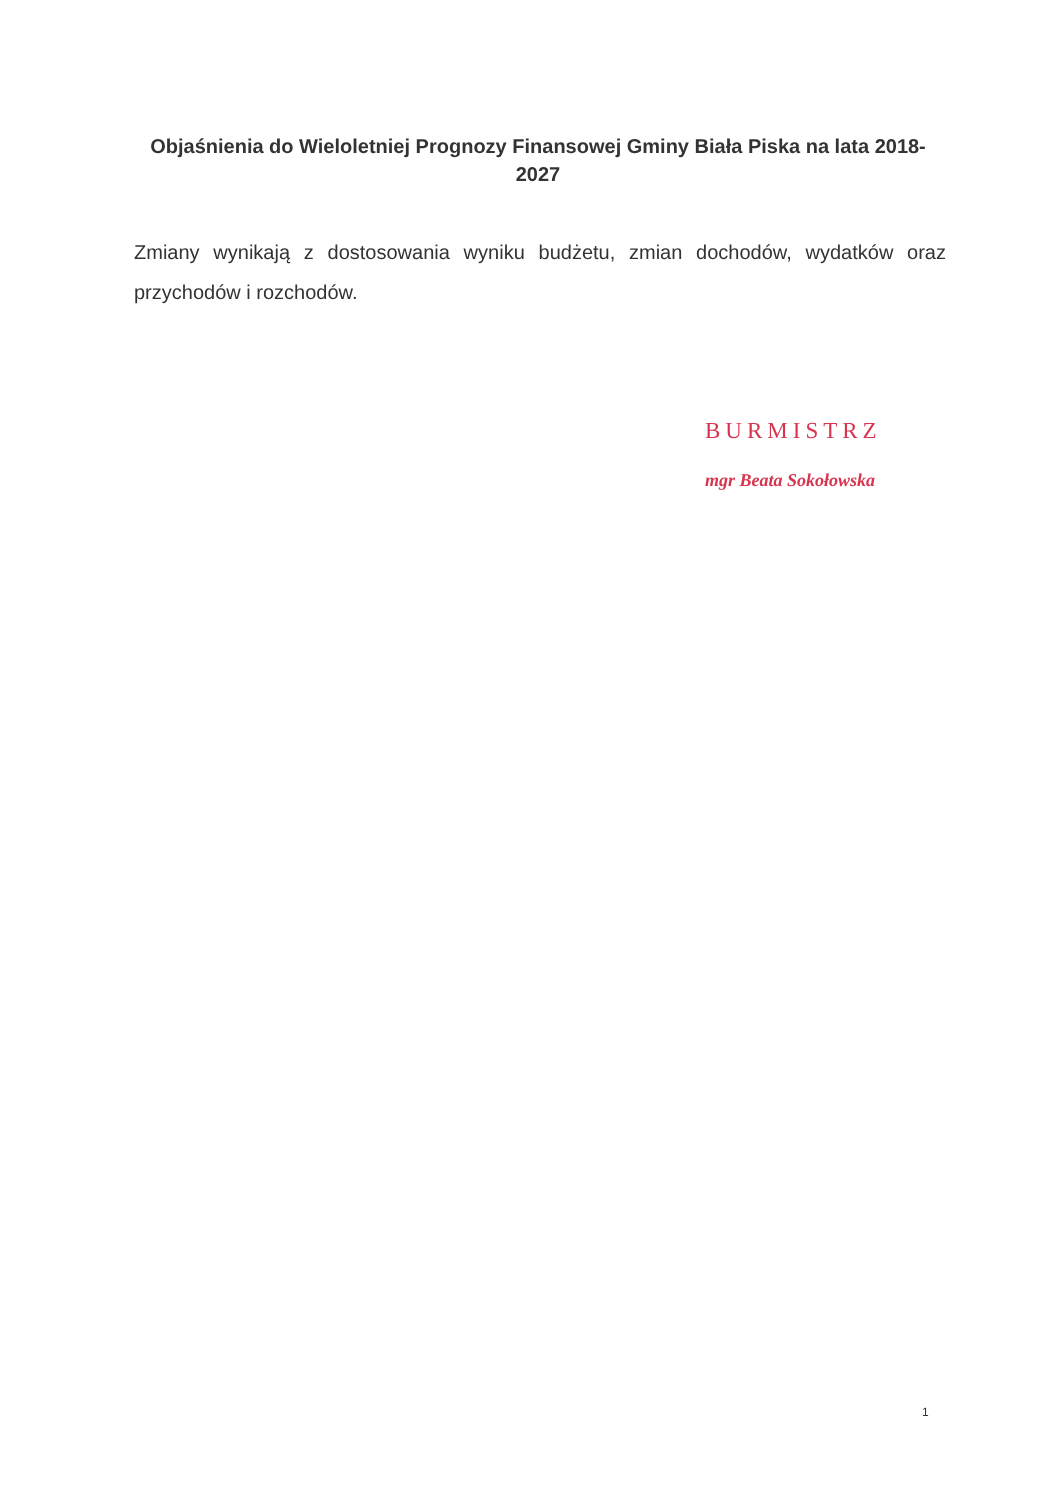Objaśnienia do Wieloletniej Prognozy Finansowej Gminy Biała Piska na lata 2018-2027
Zmiany wynikają z dostosowania wyniku budżetu, zmian dochodów, wydatków oraz przychodów i rozchodów.
BURMISTRZ
mgr Beata Sokołowska
1